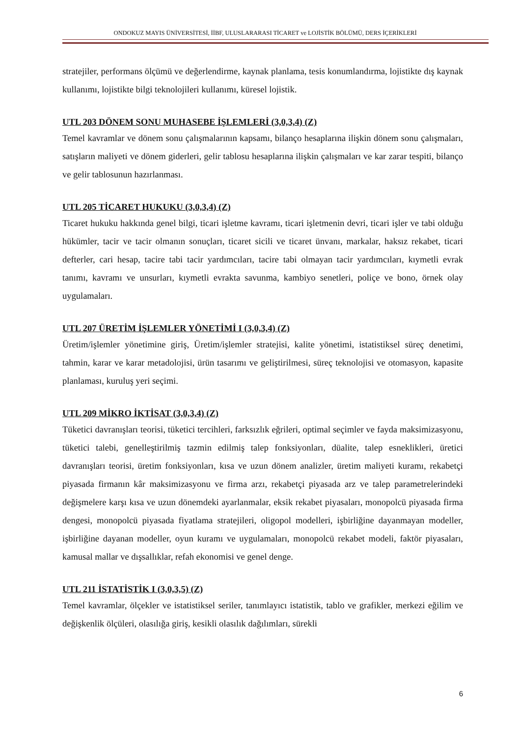ONDOKUZ MAYIS ÜNİVERSİTESİ, İİBF, ULUSLARARASI TİCARET ve LOJİSTİK BÖLÜMÜ, DERS İÇERİKLERİ
stratejiler, performans ölçümü ve değerlendirme, kaynak planlama, tesis konumlandırma, lojistikte dış kaynak kullanımı, lojistikte bilgi teknolojileri kullanımı, küresel lojistik.
UTL 203 DÖNEM SONU MUHASEBE İŞLEMLERİ (3,0,3,4) (Z)
Temel kavramlar ve dönem sonu çalışmalarının kapsamı, bilanço hesaplarına ilişkin dönem sonu çalışmaları, satışların maliyeti ve dönem giderleri, gelir tablosu hesaplarına ilişkin çalışmaları ve kar zarar tespiti, bilanço ve gelir tablosunun hazırlanması.
UTL 205 TİCARET HUKUKU (3,0,3,4) (Z)
Ticaret hukuku hakkında genel bilgi, ticari işletme kavramı, ticari işletmenin devri, ticari işler ve tabi olduğu hükümler, tacir ve tacir olmanın sonuçları, ticaret sicili ve ticaret ünvanı, markalar, haksız rekabet, ticari defterler, cari hesap, tacire tabi tacir yardımcıları, tacire tabi olmayan tacir yardımcıları, kıymetli evrak tanımı, kavramı ve unsurları, kıymetli evrakta savunma, kambiyo senetleri, poliçe ve bono, örnek olay uygulamaları.
UTL 207 ÜRETİM İŞLEMLER YÖNETİMİ I (3,0,3,4) (Z)
Üretim/işlemler yönetimine giriş, Üretim/işlemler stratejisi, kalite yönetimi, istatistiksel süreç denetimi, tahmin, karar ve karar metadolojisi, ürün tasarımı ve geliştirilmesi, süreç teknolojisi ve otomasyon, kapasite planlaması, kuruluş yeri seçimi.
UTL 209 MİKRO İKTİSAT (3,0,3,4) (Z)
Tüketici davranışları teorisi, tüketici tercihleri, farksızlık eğrileri, optimal seçimler ve fayda maksimizasyonu, tüketici talebi, genelleştirilmiş tazmin edilmiş talep fonksiyonları, düalite, talep esneklikleri, üretici davranışları teorisi, üretim fonksiyonları, kısa ve uzun dönem analizler, üretim maliyeti kuramı, rekabetçi piyasada firmanın kâr maksimizasyonu ve firma arzı, rekabetçi piyasada arz ve talep parametrelerindeki değişmelere karşı kısa ve uzun dönemdeki ayarlanmalar, eksik rekabet piyasaları, monopolcü piyasada firma dengesi, monopolcü piyasada fiyatlama stratejileri, oligopol modelleri, işbirliğine dayanmayan modeller, işbirliğine dayanan modeller, oyun kuramı ve uygulamaları, monopolcü rekabet modeli, faktör piyasaları, kamusal mallar ve dışsallıklar, refah ekonomisi ve genel denge.
UTL 211 İSTATİSTİK I (3,0,3,5) (Z)
Temel kavramlar, ölçekler ve istatistiksel seriler, tanımlayıcı istatistik, tablo ve grafikler, merkezi eğilim ve değişkenlik ölçüleri, olasılığa giriş, kesikli olasılık dağılımları, sürekli
6